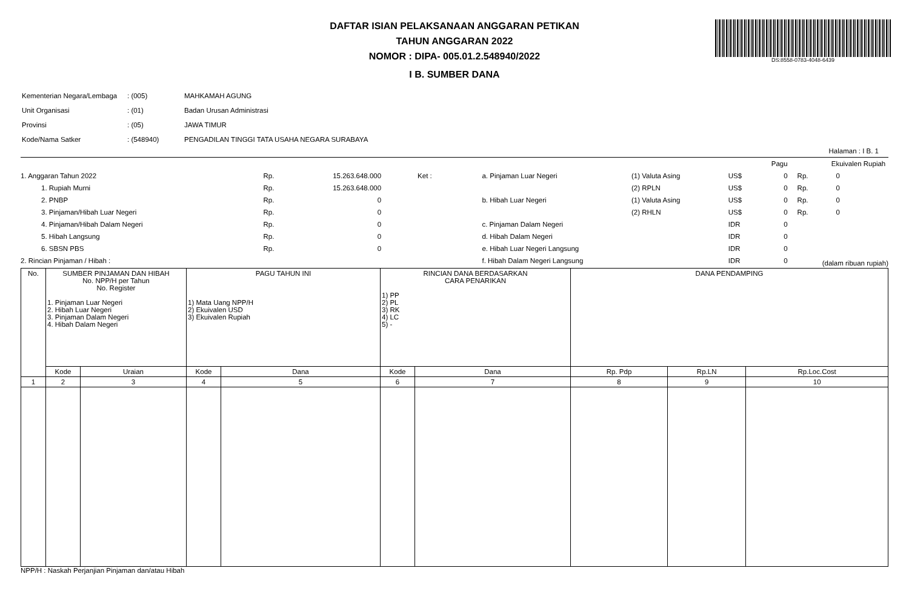DS:8558-0783-4048-6439
DAFTAR ISIAN PELAKSANAAN ANGGARAN PETIKAN
TAHUN ANGGARAN 2022
NOMOR : DIPA- 005.01.2.548940/2022
I B. SUMBER DANA
| Kementerian Negara/Lembaga | : (005) | MAHKAMAH AGUNG |
| Unit Organisasi | : (01) | Badan Urusan Administrasi |
| Provinsi | : (05) | JAWA TIMUR |
| Kode/Nama Satker | : (548940) | PENGADILAN TINGGI TATA USAHA NEGARA SURABAYA |
Halaman : I B. 1
| | | | | | | | | Pagu | | Ekuivalen Rupiah | |
| 1. Anggaran Tahun 2022 | Rp. | 15.263.648.000 | Ket : | a. Pinjaman Luar Negeri | (1) Valuta Asing | US$ | | 0 | Rp. | 0 | |
| 1. Rupiah Murni | Rp. | 15.263.648.000 | | | (2) RPLN | US$ | | 0 | Rp. | 0 | |
| 2. PNBP | Rp. | 0 | | b. Hibah Luar Negeri | (1) Valuta Asing | US$ | | 0 | Rp. | 0 | |
| 3. Pinjaman/Hibah Luar Negeri | Rp. | 0 | | | (2) RHLN | US$ | | 0 | Rp. | 0 | |
| 4. Pinjaman/Hibah Dalam Negeri | Rp. | 0 | | c. Pinjaman Dalam Negeri | | IDR | | 0 | | | |
| 5. Hibah Langsung | Rp. | 0 | | d. Hibah Dalam Negeri | | IDR | | 0 | | | |
| 6. SBSN PBS | Rp. | 0 | | e. Hibah Luar Negeri Langsung | | IDR | | 0 | | | |
| 2. Rincian Pinjaman / Hibah : | | | | f. Hibah Dalam Negeri Langsung | | IDR | | 0 | (dalam ribuan rupiah) | | |
| No. | SUMBER PINJAMAN DAN HIBAH No. NPP/H per Tahun No. Register 1. Pinjaman Luar Negeri 2. Hibah Luar Negeri 3. Pinjaman Dalam Negeri 4. Hibah Dalam Negeri | | PAGU TAHUN INI 1) Mata Uang NPP/H 2) Ekuivalen USD 3) Ekuivalen Rupiah | | RINCIAN DANA BERDASARKAN CARA PENARIKAN 1) PP 2) PL 3) RK 4) LC 5) - | | DANA PENDAMPING | | |
| --- | --- | --- | --- | --- | --- | --- | --- | --- | --- |
| | Kode | Uraian | Kode | Dana | Kode | Dana | Rp. Pdp | Rp.LN | Rp.Loc.Cost |
| 1 | 2 | 3 | 4 | 5 | 6 | 7 | 8 | 9 | 10 |
NPP/H : Naskah Perjanjian Pinjaman dan/atau Hibah